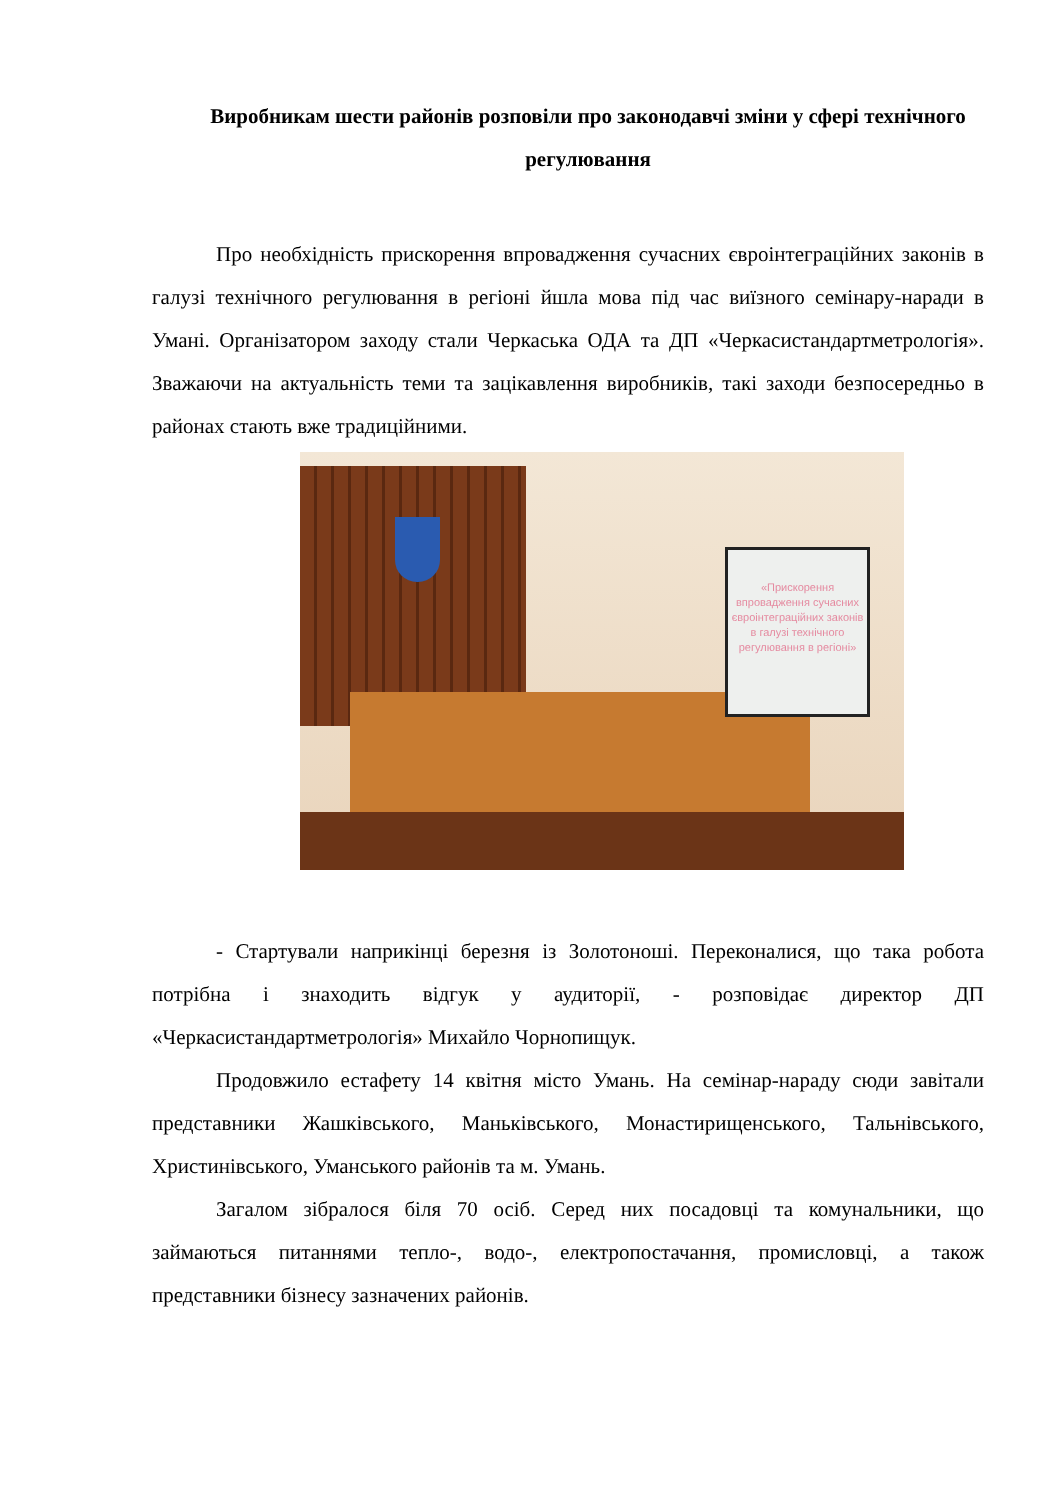Виробникам шести районів розповіли про законодавчі зміни у сфері технічного регулювання
Про необхідність прискорення впровадження сучасних євроінтеграційних законів в галузі технічного регулювання в регіоні йшла мова під час виїзного семінару-наради в Умані. Організатором заходу стали Черкаська ОДА та ДП «Черкасистандартметрологія». Зважаючи на актуальність теми та зацікавлення виробників, такі заходи безпосередньо в районах стають вже традиційними.
«Прискорення впровадження сучасних євроінтеграційних законів в галузі технічного регулювання в регіоні»
- Стартували наприкінці березня із Золотоноші. Переконалися, що така робота потрібна і знаходить відгук у аудиторії, - розповідає директор ДП «Черкасистандартметрологія» Михайло Чорнопищук.
Продовжило естафету 14 квітня місто Умань. На семінар-нараду сюди завітали представники Жашківського, Маньківського, Монастирищенського, Тальнівського, Христинівського, Уманського районів та м. Умань.
Загалом зібралося біля 70 осіб. Серед них посадовці та комунальники, що займаються питаннями тепло-, водо-, електропостачання, промисловці, а також представники бізнесу зазначених районів.